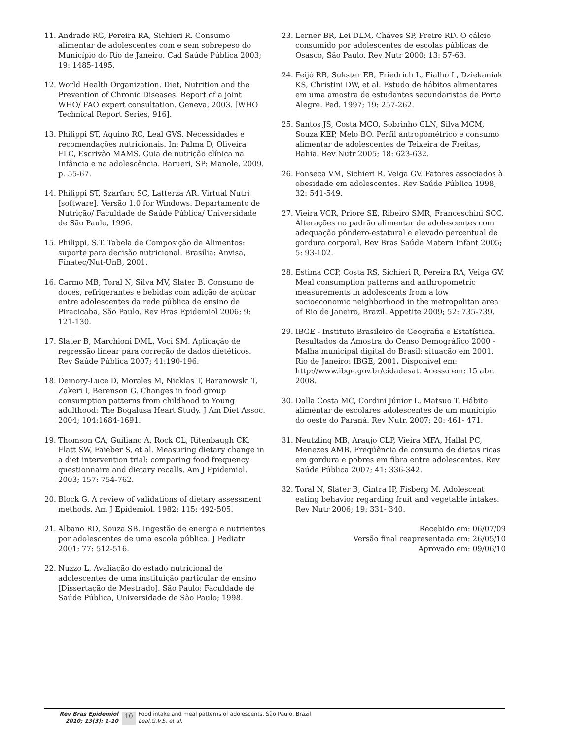11. Andrade RG, Pereira RA, Sichieri R. Consumo alimentar de adolescentes com e sem sobrepeso do Município do Rio de Janeiro. Cad Saúde Pública 2003; 19: 1485-1495.
12. World Health Organization. Diet, Nutrition and the Prevention of Chronic Diseases. Report of a joint WHO/ FAO expert consultation. Geneva, 2003. [WHO Technical Report Series, 916].
13. Philippi ST, Aquino RC, Leal GVS. Necessidades e recomendações nutricionais. In: Palma D, Oliveira FLC, Escrivão MAMS. Guia de nutrição clínica na Infância e na adolescência. Barueri, SP: Manole, 2009. p. 55-67.
14. Philippi ST, Szarfarc SC, Latterza AR. Virtual Nutri [software]. Versão 1.0 for Windows. Departamento de Nutrição/ Faculdade de Saúde Pública/ Universidade de São Paulo, 1996.
15. Philippi, S.T. Tabela de Composição de Alimentos: suporte para decisão nutricional. Brasília: Anvisa, Finatec/Nut-UnB, 2001.
16. Carmo MB, Toral N, Silva MV, Slater B. Consumo de doces, refrigerantes e bebidas com adição de açúcar entre adolescentes da rede pública de ensino de Piracicaba, São Paulo. Rev Bras Epidemiol 2006; 9: 121-130.
17. Slater B, Marchioni DML, Voci SM. Aplicação de regressão linear para correção de dados dietéticos. Rev Saúde Pública 2007; 41:190-196.
18. Demory-Luce D, Morales M, Nicklas T, Baranowski T, Zakeri I, Berenson G. Changes in food group consumption patterns from childhood to Young adulthood: The Bogalusa Heart Study. J Am Diet Assoc. 2004; 104:1684-1691.
19. Thomson CA, Guiliano A, Rock CL, Ritenbaugh CK, Flatt SW, Faieber S, et al. Measuring dietary change in a diet intervention trial: comparing food frequency questionnaire and dietary recalls. Am J Epidemiol. 2003; 157: 754-762.
20. Block G. A review of validations of dietary assessment methods. Am J Epidemiol. 1982; 115: 492-505.
21. Albano RD, Souza SB. Ingestão de energia e nutrientes por adolescentes de uma escola pública. J Pediatr 2001; 77: 512-516.
22. Nuzzo L. Avaliação do estado nutricional de adolescentes de uma instituição particular de ensino [Dissertação de Mestrado]. São Paulo: Faculdade de Saúde Pública, Universidade de São Paulo; 1998.
23. Lerner BR, Lei DLM, Chaves SP, Freire RD. O cálcio consumido por adolescentes de escolas públicas de Osasco, São Paulo. Rev Nutr 2000; 13: 57-63.
24. Feijó RB, Sukster EB, Friedrich L, Fialho L, Dziekaniak KS, Christini DW, et al. Estudo de hábitos alimentares em uma amostra de estudantes secundaristas de Porto Alegre. Ped. 1997; 19: 257-262.
25. Santos JS, Costa MCO, Sobrinho CLN, Silva MCM, Souza KEP, Melo BO. Perfil antropométrico e consumo alimentar de adolescentes de Teixeira de Freitas, Bahia. Rev Nutr 2005; 18: 623-632.
26. Fonseca VM, Sichieri R, Veiga GV. Fatores associados à obesidade em adolescentes. Rev Saúde Pública 1998; 32: 541-549.
27. Vieira VCR, Priore SE, Ribeiro SMR, Franceschini SCC. Alterações no padrão alimentar de adolescentes com adequação pôndero-estatural e elevado percentual de gordura corporal. Rev Bras Saúde Matern Infant 2005; 5: 93-102.
28. Estima CCP, Costa RS, Sichieri R, Pereira RA, Veiga GV. Meal consumption patterns and anthropometric measurements in adolescents from a low socioeconomic neighborhood in the metropolitan area of Rio de Janeiro, Brazil. Appetite 2009; 52: 735-739.
29. IBGE - Instituto Brasileiro de Geografia e Estatística. Resultados da Amostra do Censo Demográfico 2000 - Malha municipal digital do Brasil: situação em 2001. Rio de Janeiro: IBGE, 2001. Disponível em: http://www.ibge.gov.br/cidadesat. Acesso em: 15 abr. 2008.
30. Dalla Costa MC, Cordini Júnior L, Matsuo T. Hábito alimentar de escolares adolescentes de um município do oeste do Paraná. Rev Nutr. 2007; 20: 461- 471.
31. Neutzling MB, Araujo CLP, Vieira MFA, Hallal PC, Menezes AMB. Freqüência de consumo de dietas ricas em gordura e pobres em fibra entre adolescentes. Rev Saúde Pública 2007; 41: 336-342.
32. Toral N, Slater B, Cintra IP, Fisberg M. Adolescent eating behavior regarding fruit and vegetable intakes. Rev Nutr 2006; 19: 331- 340.
Recebido em: 06/07/09
Versão final reapresentada em: 26/05/10
Aprovado em: 09/06/10
Rev Bras Epidemiol
2010; 13(3): 1-10
10
Food intake and meal patterns of adolescents, São Paulo, Brazil
Leal,G.V.S. et al.